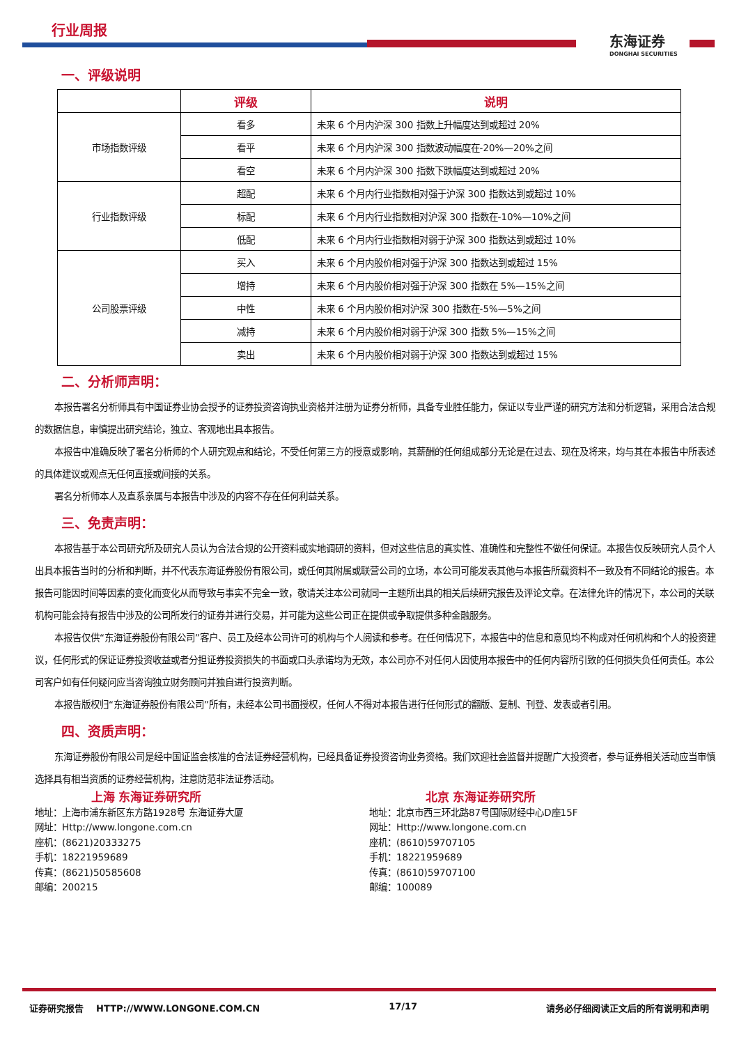行业周报
东海证券
DONGHAI SECURITIES
一、评级说明
| | 评级 | 说明 |
| --- | --- | --- |
| 市场指数评级 | 看多 | 未来 6 个月内沪深 300 指数上升幅度达到或超过 20% |
| | 看平 | 未来 6 个月内沪深 300 指数波动幅度在-20%—20%之间 |
| | 看空 | 未来 6 个月内沪深 300 指数下跌幅度达到或超过 20% |
| 行业指数评级 | 超配 | 未来 6 个月内行业指数相对强于沪深 300 指数达到或超过 10% |
| | 标配 | 未来 6 个月内行业指数相对沪深 300 指数在-10%—10%之间 |
| | 低配 | 未来 6 个月内行业指数相对弱于沪深 300 指数达到或超过 10% |
| 公司股票评级 | 买入 | 未来 6 个月内股价相对强于沪深 300 指数达到或超过 15% |
| | 增持 | 未来 6 个月内股价相对强于沪深 300 指数在 5%—15%之间 |
| | 中性 | 未来 6 个月内股价相对沪深 300 指数在-5%—5%之间 |
| | 减持 | 未来 6 个月内股价相对弱于沪深 300 指数 5%—15%之间 |
| | 卖出 | 未来 6 个月内股价相对弱于沪深 300 指数达到或超过 15% |
二、分析师声明：
本报告署名分析师具有中国证券业协会授予的证券投资咨询执业资格并注册为证券分析师，具备专业胜任能力，保证以专业严谨的研究方法和分析逻辑，采用合法合规的数据信息，审慎提出研究结论，独立、客观地出具本报告。
本报告中准确反映了署名分析师的个人研究观点和结论，不受任何第三方的授意或影响，其薪酬的任何组成部分无论是在过去、现在及将来，均与其在本报告中所表述的具体建议或观点无任何直接或间接的关系。
署名分析师本人及直系亲属与本报告中涉及的内容不存在任何利益关系。
三、免责声明：
本报告基于本公司研究所及研究人员认为合法合规的公开资料或实地调研的资料，但对这些信息的真实性、准确性和完整性不做任何保证。本报告仅反映研究人员个人出具本报告当时的分析和判断，并不代表东海证券股份有限公司，或任何其附属或联营公司的立场，本公司可能发表其他与本报告所载资料不一致及有不同结论的报告。本报告可能因时间等因素的变化而变化从而导致与事实不完全一致，敬请关注本公司就同一主题所出具的相关后续研究报告及评论文章。在法律允许的情况下，本公司的关联机构可能会持有报告中涉及的公司所发行的证券并进行交易，并可能为这些公司正在提供或争取提供多种金融服务。
本报告仅供“东海证券股份有限公司”客户、员工及经本公司许可的机构与个人阅读和参考。在任何情况下，本报告中的信息和意见均不构成对任何机构和个人的投资建议，任何形式的保证证券投资收益或者分担证券投资损失的书面或口头承诺均为无效，本公司亦不对任何人因使用本报告中的任何内容所引致的任何损失负任何责任。本公司客户如有任何疑问应当咨询独立财务顾问并独自进行投资判断。
本报告版权归“东海证券股份有限公司”所有，未经本公司书面授权，任何人不得对本报告进行任何形式的翻版、复制、刊登、发表或者引用。
四、资质声明：
东海证券股份有限公司是经中国证监会核准的合法证券经营机构，已经具备证券投资咨询业务资格。我们欢迎社会监督并提醒广大投资者，参与证券相关活动应当审慎选择具有相当资质的证券经营机构，注意防范非法证券活动。
上海 东海证券研究所
地址：上海市浦东新区东方路1928号 东海证券大厦
网址：Http://www.longone.com.cn
座机：(8621)20333275
手机：18221959689
传真：(8621)50585608
邮编：200215
北京 东海证券研究所
地址：北京市西三环北路87号国际财经中心D座15F
网址：Http://www.longone.com.cn
座机：(8610)59707105
手机：18221959689
传真：(8610)59707100
邮编：100089
证券研究报告 HTTP://WWW.LONGONE.COM.CN 17/17 请务必仔细阅读正文后的所有说明和声明